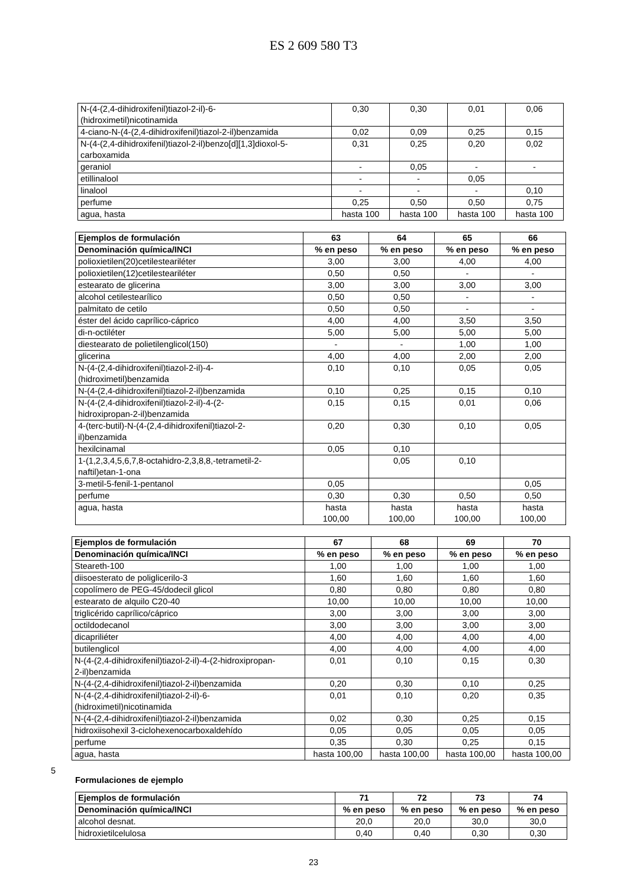ES 2 609 580 T3
| N-(4-(2,4-dihidroxifenil)tiazol-2-il)-6- (hidroximetil)nicotinamida | 0,30 | 0,30 | 0,01 | 0,06 |
| 4-ciano-N-(4-(2,4-dihidroxifenil)tiazol-2-il)benzamida | 0,02 | 0,09 | 0,25 | 0,15 |
| N-(4-(2,4-dihidroxifenil)tiazol-2-il)benzo[d][1,3]dioxol-5- carboxamida | 0,31 | 0,25 | 0,20 | 0,02 |
| geraniol | - | 0,05 | - | - |
| etillinalool | - | - | 0,05 | |
| linalool | - | - | - | 0,10 |
| perfume | 0,25 | 0,50 | 0,50 | 0,75 |
| agua, hasta | hasta 100 | hasta 100 | hasta 100 | hasta 100 |
| Ejemplos de formulación | 63 | 64 | 65 | 66 |
| --- | --- | --- | --- | --- |
| Denominación química/INCI | % en peso | % en peso | % en peso | % en peso |
| polioxietilen(20)cetilesteariléter | 3,00 | 3,00 | 4,00 | 4,00 |
| polioxietilen(12)cetilesteariléter | 0,50 | 0,50 | - | - |
| estearato de glicerina | 3,00 | 3,00 | 3,00 | 3,00 |
| alcohol cetilestearílico | 0,50 | 0,50 | - | - |
| palmitato de cetilo | 0,50 | 0,50 | - | - |
| éster del ácido caprílico-cáprico | 4,00 | 4,00 | 3,50 | 3,50 |
| di-n-octiléter | 5,00 | 5,00 | 5,00 | 5,00 |
| diestearato de polietilenglicol(150) | - | - | 1,00 | 1,00 |
| glicerina | 4,00 | 4,00 | 2,00 | 2,00 |
| N-(4-(2,4-dihidroxifenil)tiazol-2-il)-4- (hidroximetil)benzamida | 0,10 | 0,10 | 0,05 | 0,05 |
| N-(4-(2,4-dihidroxifenil)tiazol-2-il)benzamida | 0,10 | 0,25 | 0,15 | 0,10 |
| N-(4-(2,4-dihidroxifenil)tiazol-2-il)-4-(2- hidroxipropan-2-il)benzamida | 0,15 | 0,15 | 0,01 | 0,06 |
| 4-(terc-butil)-N-(4-(2,4-dihidroxifenil)tiazol-2- il)benzamida | 0,20 | 0,30 | 0,10 | 0,05 |
| hexilcinamal | 0,05 | 0,10 | | |
| 1-(1,2,3,4,5,6,7,8-octahidro-2,3,8,8,-tetrametil-2- naftil)etan-1-ona | | 0,05 | 0,10 | |
| 3-metil-5-fenil-1-pentanol | 0,05 | | | 0,05 |
| perfume | 0,30 | 0,30 | 0,50 | 0,50 |
| agua, hasta | hasta 100,00 | hasta 100,00 | hasta 100,00 | hasta 100,00 |
| Ejemplos de formulación | 67 | 68 | 69 | 70 |
| --- | --- | --- | --- | --- |
| Denominación química/INCI | % en peso | % en peso | % en peso | % en peso |
| Steareth-100 | 1,00 | 1,00 | 1,00 | 1,00 |
| diisoesterato de poliglicerilo-3 | 1,60 | 1,60 | 1,60 | 1,60 |
| copolímero de PEG-45/dodecil glicol | 0,80 | 0,80 | 0,80 | 0,80 |
| estearato de alquilo C20-40 | 10,00 | 10,00 | 10,00 | 10,00 |
| triglicérido caprílico/cáprico | 3,00 | 3,00 | 3,00 | 3,00 |
| octildodecanol | 3,00 | 3,00 | 3,00 | 3,00 |
| dicapriliéter | 4,00 | 4,00 | 4,00 | 4,00 |
| butilenglicol | 4,00 | 4,00 | 4,00 | 4,00 |
| N-(4-(2,4-dihidroxifenil)tiazol-2-il)-4-(2-hidroxipropan- 2-il)benzamida | 0,01 | 0,10 | 0,15 | 0,30 |
| N-(4-(2,4-dihidroxifenil)tiazol-2-il)benzamida | 0,20 | 0,30 | 0,10 | 0,25 |
| N-(4-(2,4-dihidroxifenil)tiazol-2-il)-6- (hidroximetil)nicotinamida | 0,01 | 0,10 | 0,20 | 0,35 |
| N-(4-(2,4-dihidroxifenil)tiazol-2-il)benzamida | 0,02 | 0,30 | 0,25 | 0,15 |
| hidroxiisohexil 3-ciclohexenocarboxaldehído | 0,05 | 0,05 | 0,05 | 0,05 |
| perfume | 0,35 | 0,30 | 0,25 | 0,15 |
| agua, hasta | hasta 100,00 | hasta 100,00 | hasta 100,00 | hasta 100,00 |
Formulaciones de ejemplo
5
| Ejemplos de formulación | 71 | 72 | 73 | 74 |
| --- | --- | --- | --- | --- |
| Denominación química/INCI | % en peso | % en peso | % en peso | % en peso |
| alcohol desnat. | 20,0 | 20,0 | 30,0 | 30,0 |
| hidroxietilcelulosa | 0,40 | 0,40 | 0,30 | 0,30 |
23